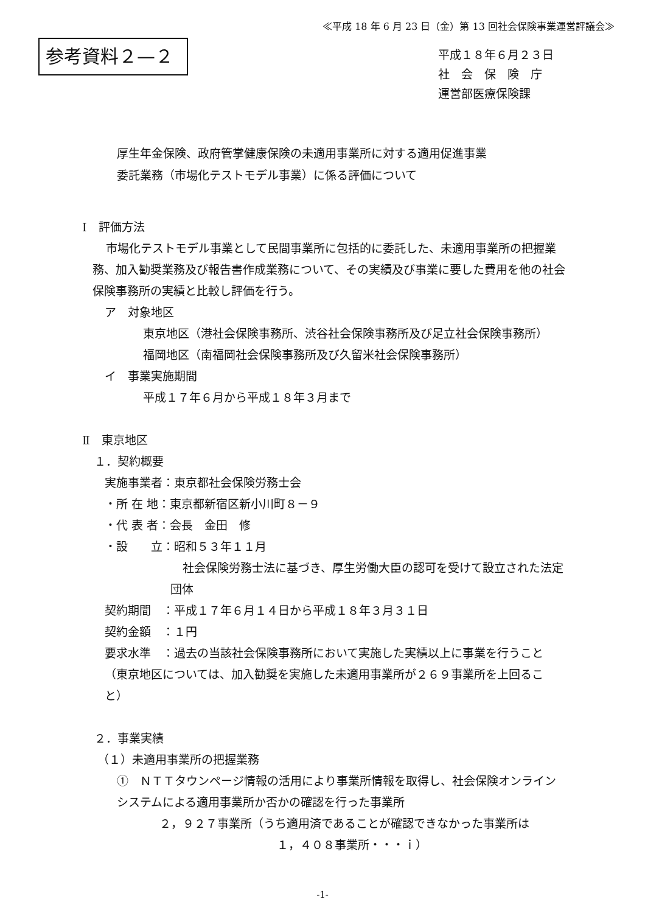≪平成 18 年 6 月 23 日（金）第 13 回社会保険事業運営評議会≫
参考資料２—２
平成１８年６月２３日
社　会　保　険　庁
運営部医療保険課
厚生年金保険、政府管掌健康保険の未適用事業所に対する適用促進事業
委託業務（市場化テストモデル事業）に係る評価について
Ⅰ　評価方法
市場化テストモデル事業として民間事業所に包括的に委託した、未適用事業所の把握業務、加入勧奨業務及び報告書作成業務について、その実績及び事業に要した費用を他の社会保険事務所の実績と比較し評価を行う。
ア　対象地区
東京地区（港社会保険事務所、渋谷社会保険事務所及び足立社会保険事務所）
福岡地区（南福岡社会保険事務所及び久留米社会保険事務所）
イ　事業実施期間
平成１７年６月から平成１８年３月まで
Ⅱ　東京地区
１．契約概要
実施事業者：東京都社会保険労務士会
・所 在 地：東京都新宿区新小川町８－９
・代 表 者：会長　金田　修
・設　　立：昭和５３年１１月
社会保険労務士法に基づき、厚生労働大臣の認可を受けて設立された法定団体
契約期間　：平成１７年６月１４日から平成１８年３月３１日
契約金額　：１円
要求水準　：過去の当該社会保険事務所において実施した実績以上に事業を行うこと（東京地区については、加入勧奨を実施した未適用事業所が２６９事業所を上回ること）
２．事業実績
（１）未適用事業所の把握業務
①　ＮＴＴタウンページ情報の活用により事業所情報を取得し、社会保険オンラインシステムによる適用事業所か否かの確認を行った事業所
２，９２７事業所（うち適用済であることが確認できなかった事業所は
１，４０８事業所・・・ｉ）
-1-